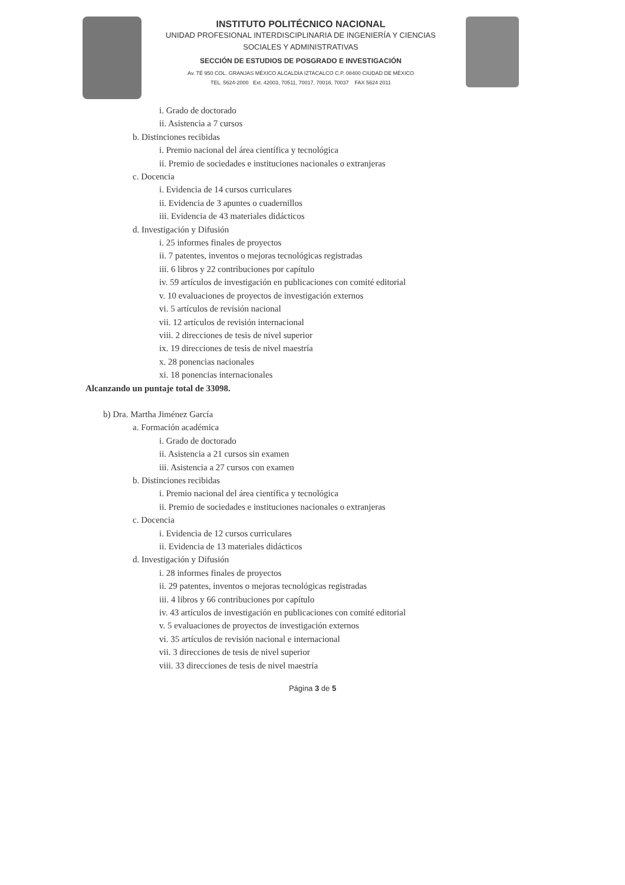INSTITUTO POLITÉCNICO NACIONAL
UNIDAD PROFESIONAL INTERDISCIPLINARIA DE INGENIERÍA Y CIENCIAS
SOCIALES Y ADMINISTRATIVAS
SECCIÓN DE ESTUDIOS DE POSGRADO E INVESTIGACIÓN
Av. TÉ 950 COL. GRANJAS MÉXICO ALCALDÍA IZTACALCO C.P. 08400 CIUDAD DE MÉXICO
TEL. 5624-2000 Ext. 42003, 70511, 70017, 70016, 70037 FAX 5624 2011
i. Grado de doctorado
ii. Asistencia a 7 cursos
b. Distinciones recibidas
i. Premio nacional del área científica y tecnológica
ii. Premio de sociedades e instituciones nacionales o extranjeras
c. Docencia
i. Evidencia de 14 cursos curriculares
ii. Evidencia de 3 apuntes o cuadernillos
iii. Evidencia de 43 materiales didácticos
d. Investigación y Difusión
i. 25 informes finales de proyectos
ii. 7 patentes, inventos o mejoras tecnológicas registradas
iii. 6 libros y 22 contribuciones por capítulo
iv. 59 artículos de investigación en publicaciones con comité editorial
v. 10 evaluaciones de proyectos de investigación externos
vi. 5 artículos de revisión nacional
vii. 12 artículos de revisión internacional
viii. 2 direcciones de tesis de nivel superior
ix. 19 direcciones de tesis de nivel maestría
x. 28 ponencias nacionales
xi. 18 ponencias internacionales
Alcanzando un puntaje total de 33098.
b) Dra. Martha Jiménez García
a. Formación académica
i. Grado de doctorado
ii. Asistencia a 21 cursos sin examen
iii. Asistencia a 27 cursos con examen
b. Distinciones recibidas
i. Premio nacional del área científica y tecnológica
ii. Premio de sociedades e instituciones nacionales o extranjeras
c. Docencia
i. Evidencia de 12 cursos curriculares
ii. Evidencia de 13 materiales didácticos
d. Investigación y Difusión
i. 28 informes finales de proyectos
ii. 29 patentes, inventos o mejoras tecnológicas registradas
iii. 4 libros y 66 contribuciones por capítulo
iv. 43 artículos de investigación en publicaciones con comité editorial
v. 5 evaluaciones de proyectos de investigación externos
vi. 35 artículos de revisión nacional e internacional
vii. 3 direcciones de tesis de nivel superior
viii. 33 direcciones de tesis de nivel maestría
Página 3 de 5